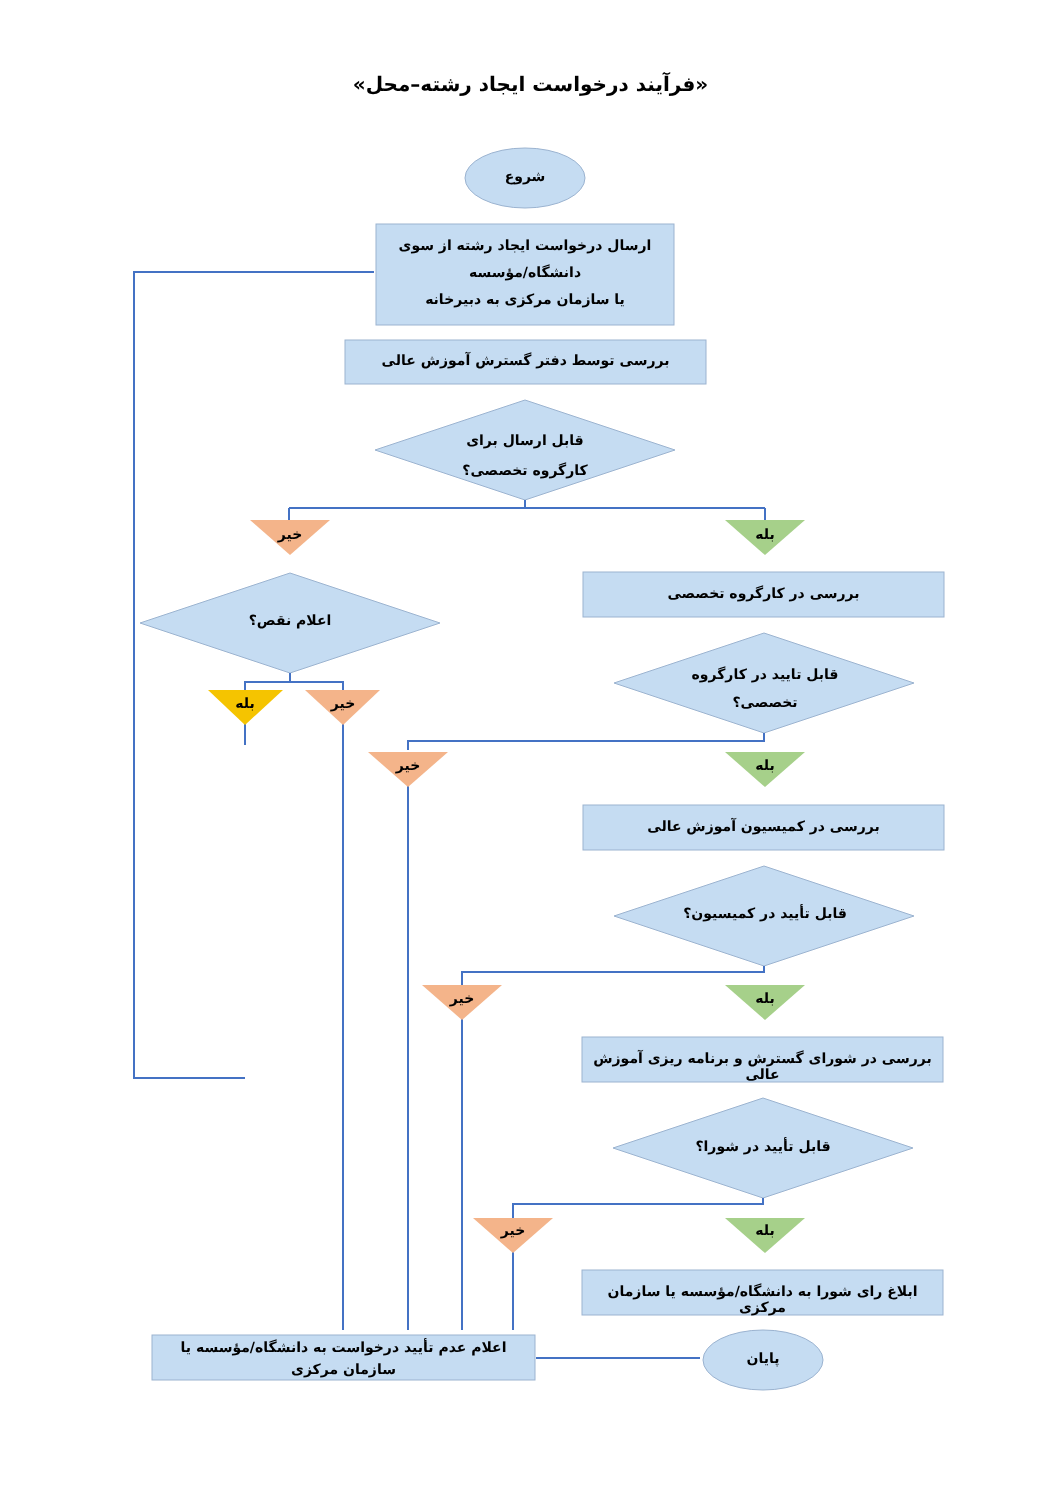«فرآیند درخواست ایجاد رشته–محل»
شروع
ارسال درخواست ایجاد رشته از سوی دانشگاه/مؤسسه
یا سازمان مرکزی به دبیرخانه
بررسی توسط دفتر گسترش آموزش عالی
قابل ارسال برای کارگروه تخصصی؟
خیر بله
بررسی در کارگروه تخصصی
اعلام نقص؟
قابل تایید در کارگروه تخصصی؟
بله خیر
خیر بله
بررسی در کمیسیون آموزش عالی
قابل تأیید در کمیسیون؟
خیر بله
بررسی در شورای گسترش و برنامه ریزی آموزش عالی
قابل تأیید در شورا؟
خیر بله
ابلاغ رای شورا به دانشگاه/مؤسسه یا سازمان مرکزی
اعلام عدم تأیید درخواست به دانشگاه/مؤسسه یا سازمان مرکزی
پایان